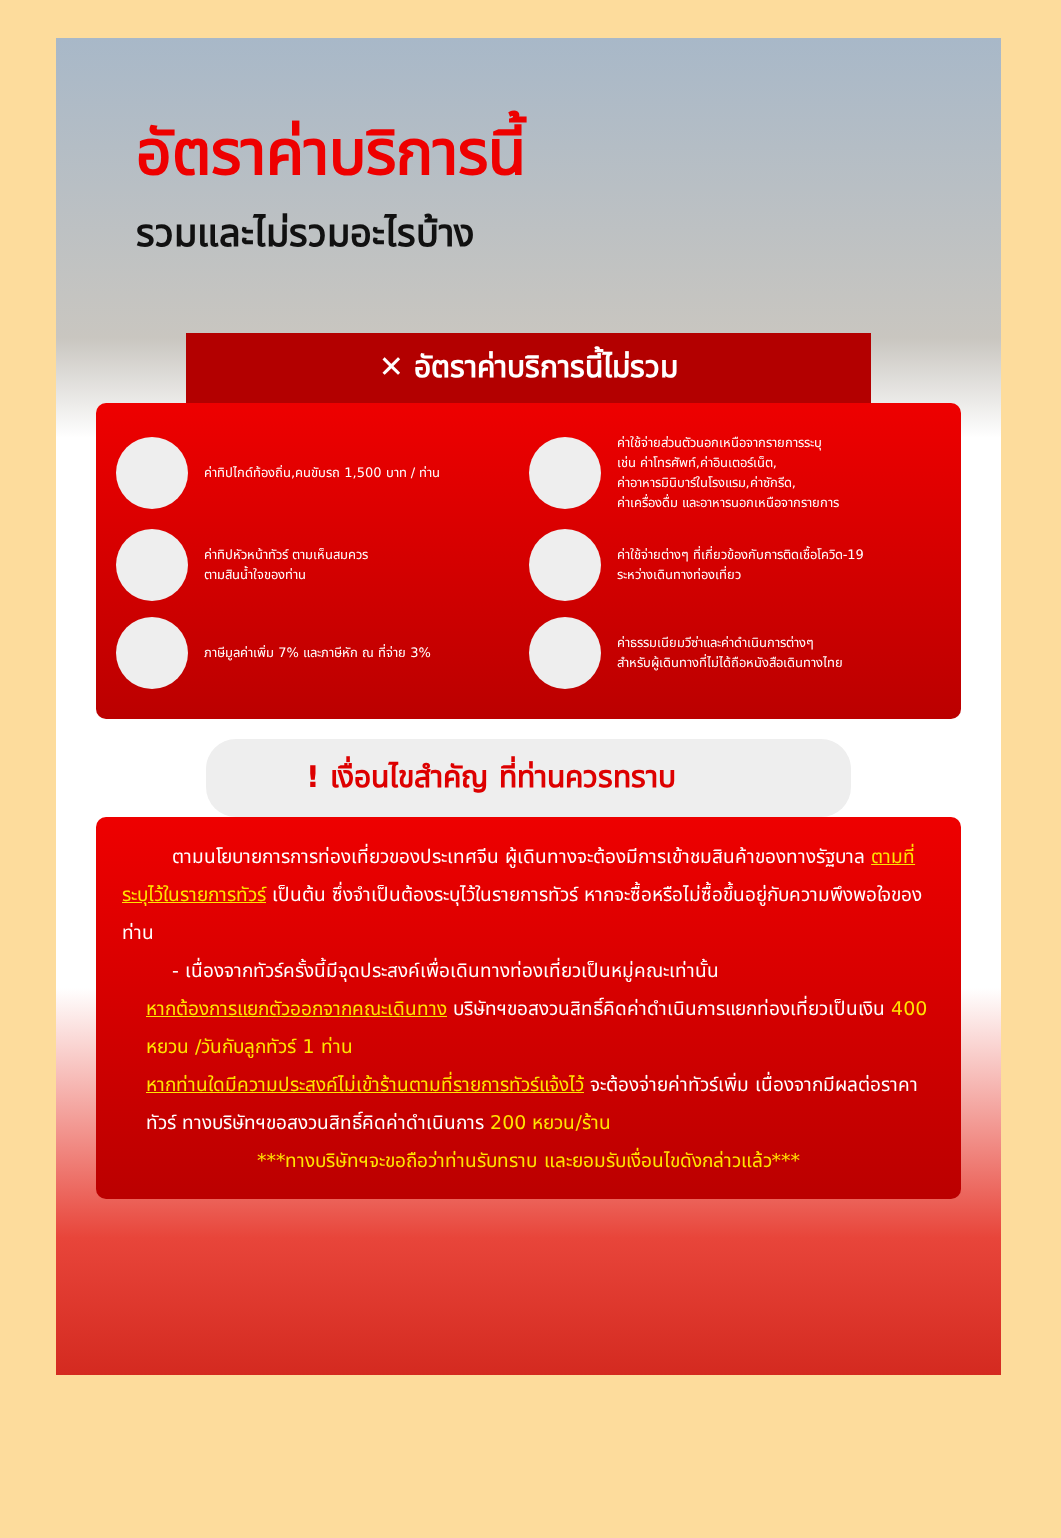อัตราค่าบริการนี้
รวมและไม่รวมอะไรบ้าง
✕ อัตราค่าบริการนี้ไม่รวม
ค่าทิปไกด์ท้องถิ่น,คนขับรถ 1,500 บาท / ท่าน
ค่าใช้จ่ายส่วนตัวนอกเหนือจากรายการระบุ
เช่น ค่าโทรศัพท์,ค่าอินเตอร์เน็ต,
ค่าอาหารมินิบาร์ในโรงแรม,ค่าซักรีด,
ค่าเครื่องดื่ม และอาหารนอกเหนือจากรายการ
ค่าทิปหัวหน้าทัวร์ ตามเห็นสมควร
ตามสินน้ำใจของท่าน
ค่าใช้จ่ายต่างๆ ที่เกี่ยวข้องกับการติดเชื้อโควิด-19
ระหว่างเดินทางท่องเที่ยว
ภาษีมูลค่าเพิ่ม 7% และภาษีหัก ณ ที่จ่าย 3%
ค่าธรรมเนียมวีซ่าและค่าดำเนินการต่างๆ
สำหรับผู้เดินทางที่ไม่ได้ถือหนังสือเดินทางไทย
! เงื่อนไขสำคัญ ที่ท่านควรทราบ
ตามนโยบายการการท่องเที่ยวของประเทศจีน ผู้เดินทางจะต้องมีการเข้าชมสินค้าของทางรัฐบาล ตามที่ระบุไว้ในรายการทัวร์ เป็นต้น ซึ่งจำเป็นต้องระบุไว้ในรายการทัวร์ หากจะซื้อหรือไม่ซื้อขึ้นอยู่กับความพึงพอใจของท่าน
- เนื่องจากทัวร์ครั้งนี้มีจุดประสงค์เพื่อเดินทางท่องเที่ยวเป็นหมู่คณะเท่านั้น
หากต้องการแยกตัวออกจากคณะเดินทาง บริษัทฯขอสงวนสิทธิ์คิดค่าดำเนินการแยกท่องเที่ยวเป็นเงิน 400 หยวน /วันกับลูกทัวร์ 1 ท่าน
หากท่านใดมีความประสงค์ไม่เข้าร้านตามที่รายการทัวร์แจ้งไว้ จะต้องจ่ายค่าทัวร์เพิ่ม เนื่องจากมีผลต่อราคาทัวร์ ทางบริษัทฯขอสงวนสิทธิ์คิดค่าดำเนินการ 200 หยวน/ร้าน
***ทางบริษัทฯจะขอถือว่าท่านรับทราบ และยอมรับเงื่อนไขดังกล่าวแล้ว***